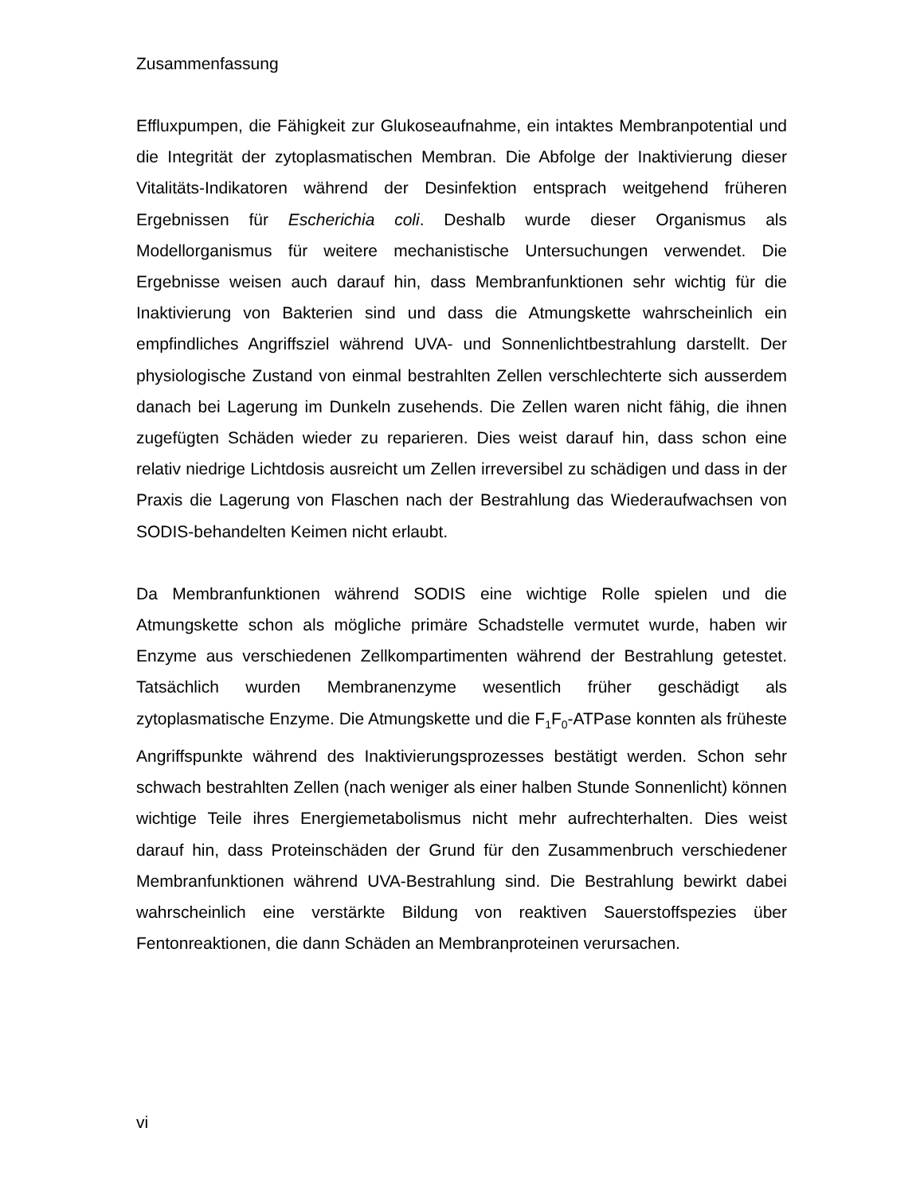Zusammenfassung
Effluxpumpen, die Fähigkeit zur Glukoseaufnahme, ein intaktes Membranpotential und die Integrität der zytoplasmatischen Membran. Die Abfolge der Inaktivierung dieser Vitalitäts-Indikatoren während der Desinfektion entsprach weitgehend früheren Ergebnissen für Escherichia coli. Deshalb wurde dieser Organismus als Modellorganismus für weitere mechanistische Untersuchungen verwendet. Die Ergebnisse weisen auch darauf hin, dass Membranfunktionen sehr wichtig für die Inaktivierung von Bakterien sind und dass die Atmungskette wahrscheinlich ein empfindliches Angriffsziel während UVA- und Sonnenlichtbestrahlung darstellt. Der physiologische Zustand von einmal bestrahlten Zellen verschlechterte sich ausserdem danach bei Lagerung im Dunkeln zusehends. Die Zellen waren nicht fähig, die ihnen zugefügten Schäden wieder zu reparieren. Dies weist darauf hin, dass schon eine relativ niedrige Lichtdosis ausreicht um Zellen irreversibel zu schädigen und dass in der Praxis die Lagerung von Flaschen nach der Bestrahlung das Wiederaufwachsen von SODIS-behandelten Keimen nicht erlaubt.
Da Membranfunktionen während SODIS eine wichtige Rolle spielen und die Atmungskette schon als mögliche primäre Schadstelle vermutet wurde, haben wir Enzyme aus verschiedenen Zellkompartimenten während der Bestrahlung getestet. Tatsächlich wurden Membranenzyme wesentlich früher geschädigt als zytoplasmatische Enzyme. Die Atmungskette und die F<sub>1</sub>F<sub>0</sub>-ATPase konnten als früheste Angriffspunkte während des Inaktivierungsprozesses bestätigt werden. Schon sehr schwach bestrahlten Zellen (nach weniger als einer halben Stunde Sonnenlicht) können wichtige Teile ihres Energiemetabolismus nicht mehr aufrechterhalten. Dies weist darauf hin, dass Proteinschäden der Grund für den Zusammenbruch verschiedener Membranfunktionen während UVA-Bestrahlung sind. Die Bestrahlung bewirkt dabei wahrscheinlich eine verstärkte Bildung von reaktiven Sauerstoffspezies über Fentonreaktionen, die dann Schäden an Membranproteinen verursachen.
vi